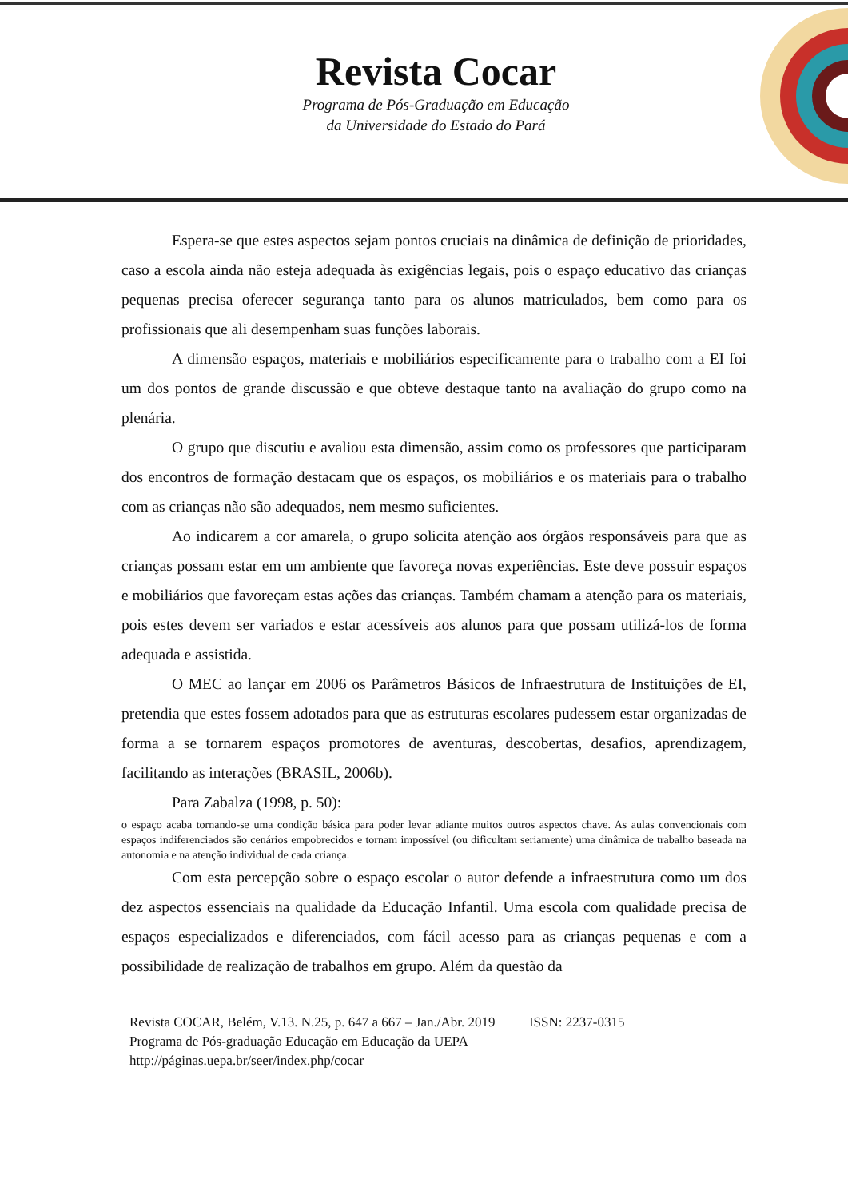Revista Cocar
Programa de Pós-Graduação em Educação
da Universidade do Estado do Pará
Espera-se que estes aspectos sejam pontos cruciais na dinâmica de definição de prioridades, caso a escola ainda não esteja adequada às exigências legais, pois o espaço educativo das crianças pequenas precisa oferecer segurança tanto para os alunos matriculados, bem como para os profissionais que ali desempenham suas funções laborais.
A dimensão espaços, materiais e mobiliários especificamente para o trabalho com a EI foi um dos pontos de grande discussão e que obteve destaque tanto na avaliação do grupo como na plenária.
O grupo que discutiu e avaliou esta dimensão, assim como os professores que participaram dos encontros de formação destacam que os espaços, os mobiliários e os materiais para o trabalho com as crianças não são adequados, nem mesmo suficientes.
Ao indicarem a cor amarela, o grupo solicita atenção aos órgãos responsáveis para que as crianças possam estar em um ambiente que favoreça novas experiências. Este deve possuir espaços e mobiliários que favoreçam estas ações das crianças. Também chamam a atenção para os materiais, pois estes devem ser variados e estar acessíveis aos alunos para que possam utilizá-los de forma adequada e assistida.
O MEC ao lançar em 2006 os Parâmetros Básicos de Infraestrutura de Instituições de EI, pretendia que estes fossem adotados para que as estruturas escolares pudessem estar organizadas de forma a se tornarem espaços promotores de aventuras, descobertas, desafios, aprendizagem, facilitando as interações (BRASIL, 2006b).
Para Zabalza (1998, p. 50):
o espaço acaba tornando-se uma condição básica para poder levar adiante muitos outros aspectos chave. As aulas convencionais com espaços indiferenciados são cenários empobrecidos e tornam impossível (ou dificultam seriamente) uma dinâmica de trabalho baseada na autonomia e na atenção individual de cada criança.
Com esta percepção sobre o espaço escolar o autor defende a infraestrutura como um dos dez aspectos essenciais na qualidade da Educação Infantil. Uma escola com qualidade precisa de espaços especializados e diferenciados, com fácil acesso para as crianças pequenas e com a possibilidade de realização de trabalhos em grupo. Além da questão da
Revista COCAR, Belém, V.13. N.25, p. 647 a 667 – Jan./Abr. 2019 ISSN: 2237-0315
Programa de Pós-graduação Educação em Educação da UEPA
http://páginas.uepa.br/seer/index.php/cocar